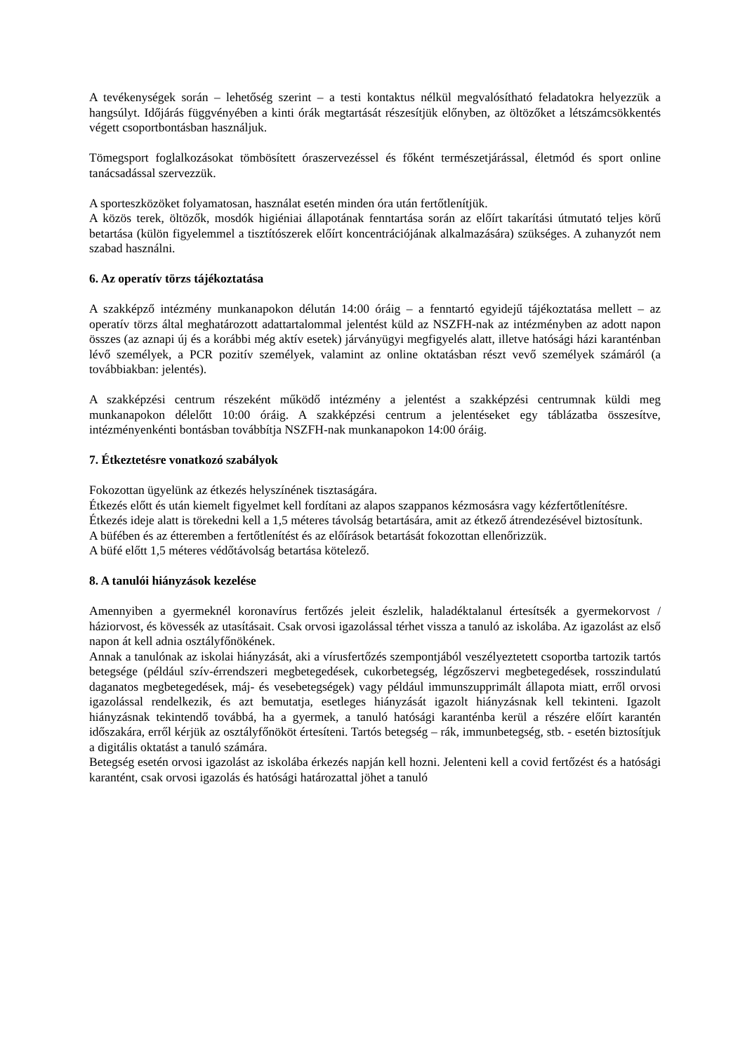A tevékenységek során – lehetőség szerint – a testi kontaktus nélkül megvalósítható feladatokra helyezzük a hangsúlyt. Időjárás függvényében a kinti órák megtartását részesítjük előnyben, az öltözőket a létszámcsökkentés végett csoportbontásban használjuk.
Tömegsport foglalkozásokat tömbösített óraszervezéssel és főként természetjárással, életmód és sport online tanácsadással szervezzük.
A sporteszközöket folyamatosan, használat esetén minden óra után fertőtlenítjük.
A közös terek, öltözők, mosdók higiéniai állapotának fenntartása során az előírt takarítási útmutató teljes körű betartása (külön figyelemmel a tisztítószerek előírt koncentrációjának alkalmazására) szükséges. A zuhanyzót nem szabad használni.
6. Az operatív törzs tájékoztatása
A szakképző intézmény munkanapokon délután 14:00 óráig – a fenntartó egyidejű tájékoztatása mellett – az operatív törzs által meghatározott adattartalommal jelentést küld az NSZFH-nak az intézményben az adott napon összes (az aznapi új és a korábbi még aktív esetek) járványügyi megfigyelés alatt, illetve hatósági házi karanténban lévő személyek, a PCR pozitív személyek, valamint az online oktatásban részt vevő személyek számáról (a továbbiakban: jelentés).
A szakképzési centrum részeként működő intézmény a jelentést a szakképzési centrumnak küldi meg munkanapokon délelőtt 10:00 óráig. A szakképzési centrum a jelentéseket egy táblázatba összesítve, intézményenkénti bontásban továbbítja NSZFH-nak munkanapokon 14:00 óráig.
7. Étkeztetésre vonatkozó szabályok
Fokozottan ügyelünk az étkezés helyszínének tisztaságára.
Étkezés előtt és után kiemelt figyelmet kell fordítani az alapos szappanos kézmosásra vagy kézfertőtlenítésre.
Étkezés ideje alatt is törekedni kell a 1,5 méteres távolság betartására, amit az étkező átrendezésével biztosítunk.
A büfében és az étteremben a fertőtlenítést és az előírások betartását fokozottan ellenőrizzük.
A büfé előtt 1,5 méteres védőtávolság betartása kötelező.
8. A tanulói hiányzások kezelése
Amennyiben a gyermeknél koronavírus fertőzés jeleit észlelik, haladéktalanul értesítsék a gyermekorvost / háziorvost, és kövessék az utasításait. Csak orvosi igazolással térhet vissza a tanuló az iskolába. Az igazolást az első napon át kell adnia osztályfőnökének.
Annak a tanulónak az iskolai hiányzását, aki a vírusfertőzés szempontjából veszélyeztetett csoportba tartozik tartós betegsége (például szív-érrendszeri megbetegedések, cukorbetegség, légzőszervi megbetegedések, rosszindulatú daganatos megbetegedések, máj- és vesebetegségek) vagy például immunszupprimált állapota miatt, erről orvosi igazolással rendelkezik, és azt bemutatja, esetleges hiányzását igazolt hiányzásnak kell tekinteni. Igazolt hiányzásnak tekintendő továbbá, ha a gyermek, a tanuló hatósági karanténba kerül a részére előírt karantén időszakára, erről kérjük az osztályfőnököt értesíteni. Tartós betegség – rák, immunbetegség, stb. - esetén biztosítjuk a digitális oktatást a tanuló számára.
Betegség esetén orvosi igazolást az iskolába érkezés napján kell hozni. Jelenteni kell a covid fertőzést és a hatósági karantént, csak orvosi igazolás és hatósági határozattal jöhet a tanuló